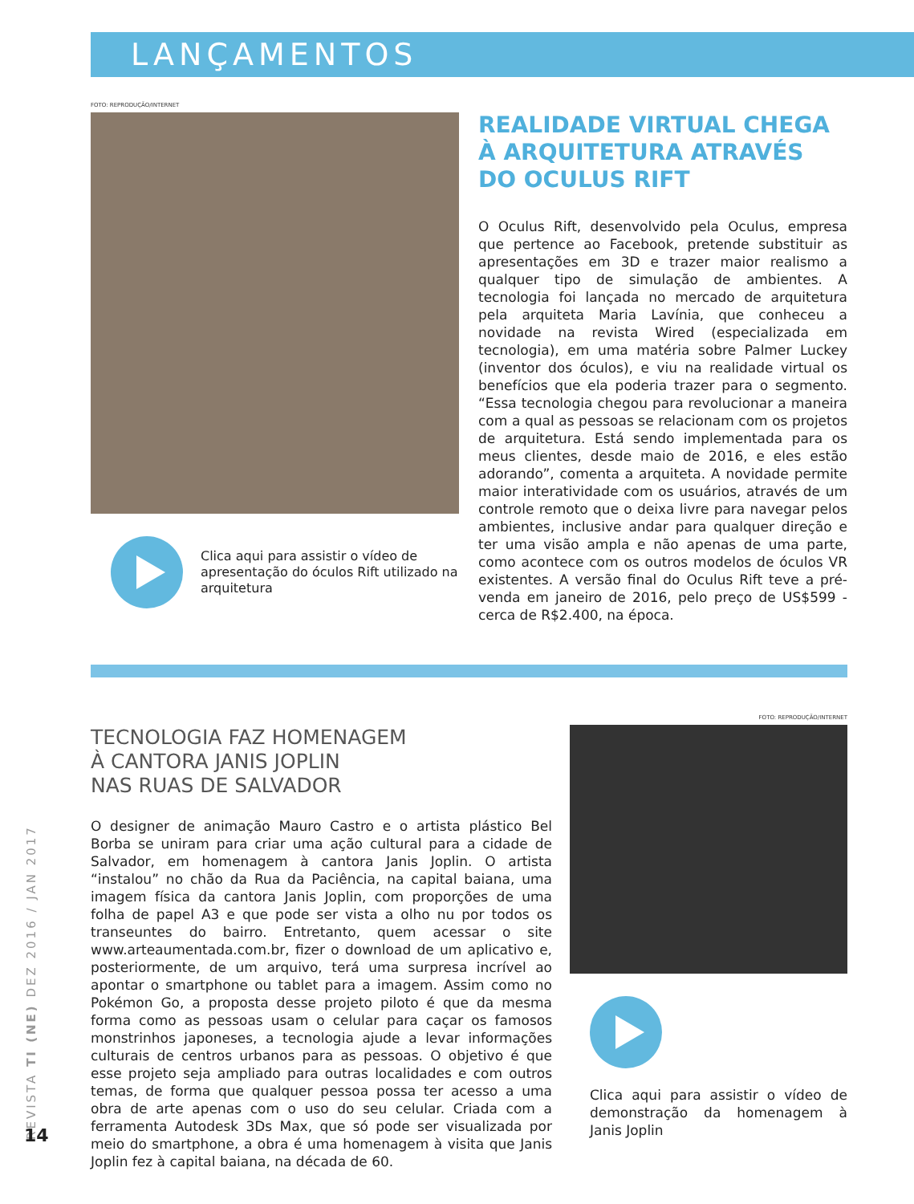LANÇAMENTOS
FOTO: REPRODUÇÃO/INTERNET
Clica aqui para assistir o vídeo de apresentação do óculos Rift utilizado na arquitetura
REALIDADE VIRTUAL CHEGA À ARQUITETURA ATRAVÉS DO OCULUS RIFT
O Oculus Rift, desenvolvido pela Oculus, empresa que pertence ao Facebook, pretende substituir as apresentações em 3D e trazer maior realismo a qualquer tipo de simulação de ambientes. A tecnologia foi lançada no mercado de arquitetura pela arquiteta Maria Lavínia, que conheceu a novidade na revista Wired (especializada em tecnologia), em uma matéria sobre Palmer Luckey (inventor dos óculos), e viu na realidade virtual os benefícios que ela poderia trazer para o segmento. “Essa tecnologia chegou para revolucionar a maneira com a qual as pessoas se relacionam com os projetos de arquitetura. Está sendo implementada para os meus clientes, desde maio de 2016, e eles estão adorando”, comenta a arquiteta. A novidade permite maior interatividade com os usuários, através de um controle remoto que o deixa livre para navegar pelos ambientes, inclusive andar para qualquer direção e ter uma visão ampla e não apenas de uma parte, como acontece com os outros modelos de óculos VR existentes. A versão final do Oculus Rift teve a pré-venda em janeiro de 2016, pelo preço de US$599 - cerca de R$2.400, na época.
TECNOLOGIA FAZ HOMENAGEM
À CANTORA JANIS JOPLIN
NAS RUAS DE SALVADOR
O designer de animação Mauro Castro e o artista plástico Bel Borba se uniram para criar uma ação cultural para a cidade de Salvador, em homenagem à cantora Janis Joplin. O artista “instalou” no chão da Rua da Paciência, na capital baiana, uma imagem física da cantora Janis Joplin, com proporções de uma folha de papel A3 e que pode ser vista a olho nu por todos os transeuntes do bairro. Entretanto, quem acessar o site www.arteaumentada.com.br, fizer o download de um aplicativo e, posteriormente, de um arquivo, terá uma surpresa incrível ao apontar o smartphone ou tablet para a imagem. Assim como no Pokémon Go, a proposta desse projeto piloto é que da mesma forma como as pessoas usam o celular para caçar os famosos monstrinhos japoneses, a tecnologia ajude a levar informações culturais de centros urbanos para as pessoas. O objetivo é que esse projeto seja ampliado para outras localidades e com outros temas, de forma que qualquer pessoa possa ter acesso a uma obra de arte apenas com o uso do seu celular. Criada com a ferramenta Autodesk 3Ds Max, que só pode ser visualizada por meio do smartphone, a obra é uma homenagem à visita que Janis Joplin fez à capital baiana, na década de 60.
FOTO: REPRODUÇÃO/INTERNET
Clica aqui para assistir o vídeo de demonstração da homenagem à Janis Joplin
REVISTA TI (NE) DEZ 2016 / JAN 2017
14